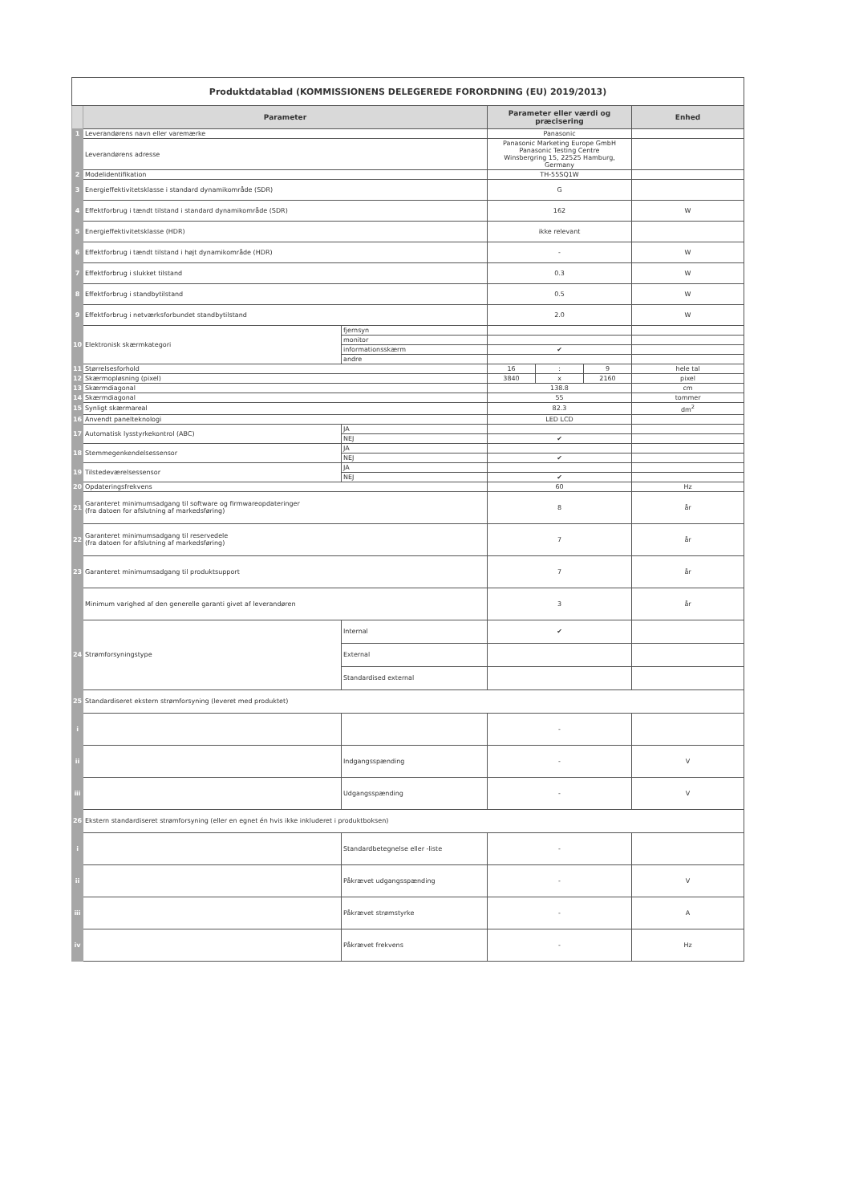| Produktdatablad (KOMMISSIONENS DELEGEREDE FORORDNING (EU) 2019/2013) | | | | | | |
| | Parameter | | Parameter eller værdi og præcisering | | | Enhed |
| 1 | Leverandørens navn eller varemærke | | Panasonic | | | |
| | Leverandørens adresse | | Panasonic Marketing Europe GmbH Panasonic Testing Centre Winsbergring 15, 22525 Hamburg, Germany | | | |
| 2 | Modelidentifikation | | TH-55SQ1W | | | |
| 3 | Energieffektivitetsklasse i standard dynamikområde (SDR) | | G | | | |
| 4 | Effektforbrug i tændt tilstand i standard dynamikområde (SDR) | | 162 | | | W |
| 5 | Energieffektivitetsklasse (HDR) | | ikke relevant | | | |
| 6 | Effektforbrug i tændt tilstand i højt dynamikområde (HDR) | | - | | | W |
| 7 | Effektforbrug i slukket tilstand | | 0.3 | | | W |
| 8 | Effektforbrug i standbytilstand | | 0.5 | | | W |
| 9 | Effektforbrug i netværksforbundet standbytilstand | | 2.0 | | | W |
| 10 | Elektronisk skærmkategori | fjernsyn | | | | |
| | | monitor | | | | |
| | | informationsskærm | ✔ | | | |
| | | andre | | | | |
| 11 | Størrelsesforhold | | 16 | : | 9 | hele tal |
| 12 | Skærmopløsning (pixel) | | 3840 | x | 2160 | pixel |
| 13 | Skærmdiagonal | | 138.8 | | | cm |
| 14 | Skærmdiagonal | | 55 | | | tommer |
| 15 | Synligt skærmareal | | 82.3 | | | dm<sup>2</sup> |
| 16 | Anvendt panelteknologi | | LED LCD | | | |
| 17 | Automatisk lysstyrkekontrol (ABC) | JA | | | | |
| | | NEJ | ✔ | | | |
| 18 | Stemmegenkendelsessensor | JA | | | | |
| | | NEJ | ✔ | | | |
| 19 | Tilstedeværelsessensor | JA | | | | |
| | | NEJ | ✔ | | | |
| 20 | Opdateringsfrekvens | | 60 | | | Hz |
| 21 | Garanteret minimumsadgang til software og firmwareopdateringer (fra datoen for afslutning af markedsføring) | | 8 | | | år |
| 22 | Garanteret minimumsadgang til reservedele (fra datoen for afslutning af markedsføring) | | 7 | | | år |
| 23 | Garanteret minimumsadgang til produktsupport | | 7 | | | år |
| | Minimum varighed af den generelle garanti givet af leverandøren | | 3 | | | år |
| 24 | Strømforsyningstype | Internal | ✔ | | | |
| | | External | | | | |
| | | Standardised external | | | | |
| 25 | Standardiseret ekstern strømforsyning (leveret med produktet) | | | | | |
| i | | | - | | | |
| ii | | Indgangsspænding | - | | | V |
| iii | | Udgangsspænding | - | | | V |
| 26 | Ekstern standardiseret strømforsyning (eller en egnet én hvis ikke inkluderet i produktboksen) | | | | | |
| i | | Standardbetegnelse eller -liste | - | | | |
| ii | | Påkrævet udgangsspænding | - | | | V |
| iii | | Påkrævet strømstyrke | - | | | A |
| iv | | Påkrævet frekvens | - | | | Hz |